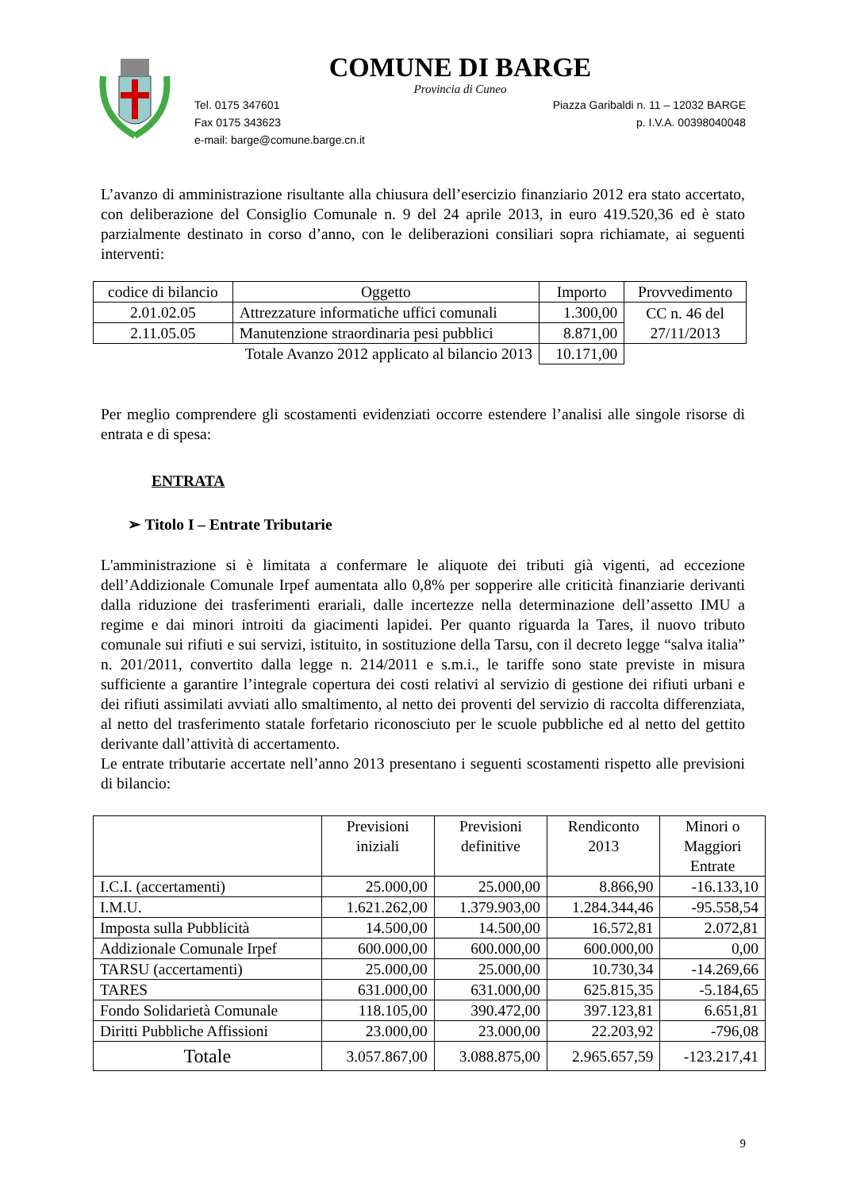COMUNE DI BARGE
Provincia di Cuneo
Tel. 0175 347601 Piazza Garibaldi n. 11 – 12032 BARGE
Fax 0175 343623 p. I.V.A. 00398040048
e-mail: barge@comune.barge.cn.it
L’avanzo di amministrazione risultante alla chiusura dell’esercizio finanziario 2012 era stato accertato, con deliberazione del Consiglio Comunale n. 9 del 24 aprile 2013, in euro 419.520,36 ed è stato parzialmente destinato in corso d’anno, con le deliberazioni consiliari sopra richiamate, ai seguenti interventi:
| codice di bilancio | Oggetto | Importo | Provvedimento |
| 2.01.02.05 | Attrezzature informatiche uffici comunali | 1.300,00 | CC n. 46 del 27/11/2013 |
| 2.11.05.05 | Manutenzione straordinaria pesi pubblici | 8.871,00 | |
| Totale Avanzo 2012 applicato al bilancio 2013 | | 10.171,00 | |
Per meglio comprendere gli scostamenti evidenziati occorre estendere l’analisi alle singole risorse di entrata e di spesa:
ENTRATA
➢ Titolo I – Entrate Tributarie
L'amministrazione si è limitata a confermare le aliquote dei tributi già vigenti, ad eccezione dell’Addizionale Comunale Irpef aumentata allo 0,8% per sopperire alle criticità finanziarie derivanti dalla riduzione dei trasferimenti erariali, dalle incertezze nella determinazione dell’assetto IMU a regime e dai minori introiti da giacimenti lapidei. Per quanto riguarda la Tares, il nuovo tributo comunale sui rifiuti e sui servizi, istituito, in sostituzione della Tarsu, con il decreto legge “salva italia” n. 201/2011, convertito dalla legge n. 214/2011 e s.m.i., le tariffe sono state previste in misura sufficiente a garantire l’integrale copertura dei costi relativi al servizio di gestione dei rifiuti urbani e dei rifiuti assimilati avviati allo smaltimento, al netto dei proventi del servizio di raccolta differenziata, al netto del trasferimento statale forfetario riconosciuto per le scuole pubbliche ed al netto del gettito derivante dall’attività di accertamento.
Le entrate tributarie accertate nell’anno 2013 presentano i seguenti scostamenti rispetto alle previsioni di bilancio:
| | Previsioni iniziali | Previsioni definitive | Rendiconto 2013 | Minori o Maggiori Entrate |
| I.C.I. (accertamenti) | 25.000,00 | 25.000,00 | 8.866,90 | -16.133,10 |
| I.M.U. | 1.621.262,00 | 1.379.903,00 | 1.284.344,46 | -95.558,54 |
| Imposta sulla Pubblicità | 14.500,00 | 14.500,00 | 16.572,81 | 2.072,81 |
| Addizionale Comunale Irpef | 600.000,00 | 600.000,00 | 600.000,00 | 0,00 |
| TARSU (accertamenti) | 25.000,00 | 25.000,00 | 10.730,34 | -14.269,66 |
| TARES | 631.000,00 | 631.000,00 | 625.815,35 | -5.184,65 |
| Fondo Solidarietà Comunale | 118.105,00 | 390.472,00 | 397.123,81 | 6.651,81 |
| Diritti Pubbliche Affissioni | 23.000,00 | 23.000,00 | 22.203,92 | -796,08 |
| Totale | 3.057.867,00 | 3.088.875,00 | 2.965.657,59 | -123.217,41 |
9